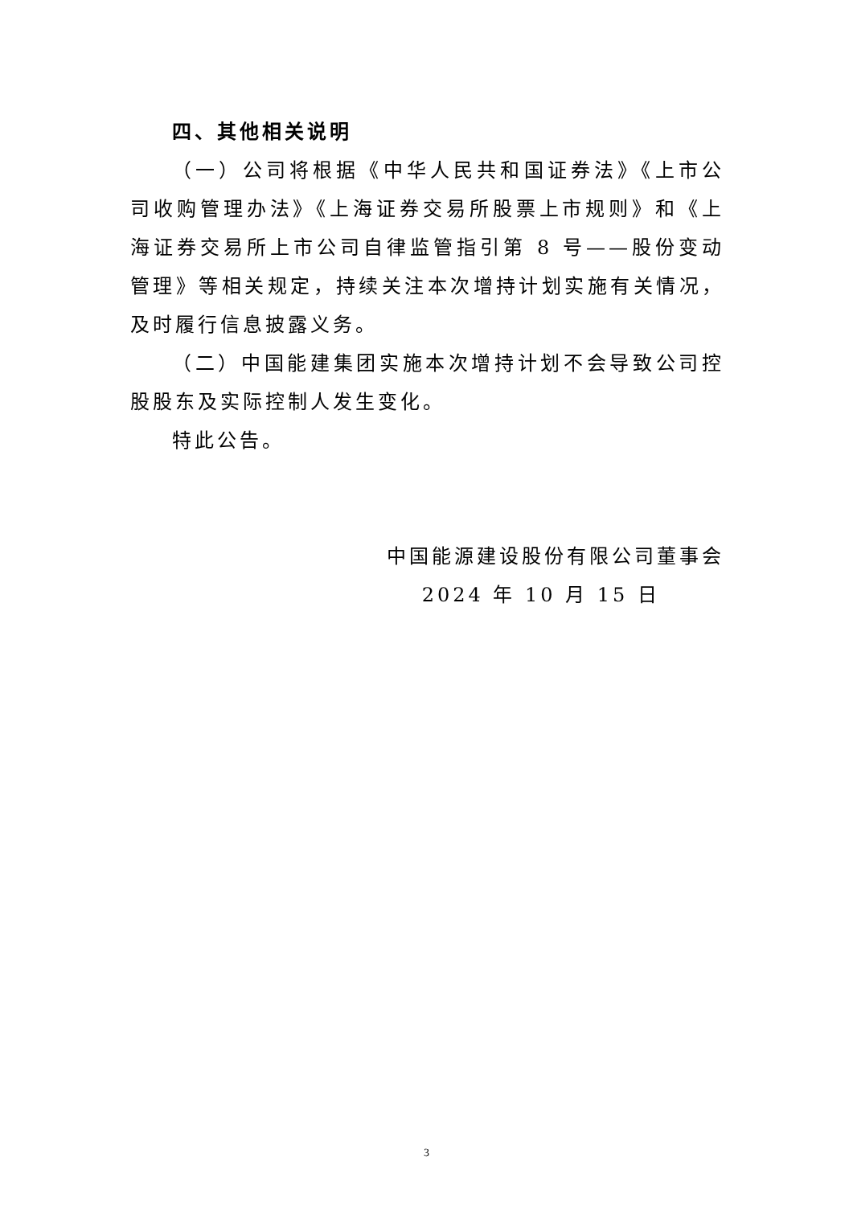四、其他相关说明
（一）公司将根据《中华人民共和国证券法》《上市公司收购管理办法》《上海证券交易所股票上市规则》和《上海证券交易所上市公司自律监管指引第 8 号——股份变动管理》等相关规定，持续关注本次增持计划实施有关情况，及时履行信息披露义务。
（二）中国能建集团实施本次增持计划不会导致公司控股股东及实际控制人发生变化。
特此公告。
中国能源建设股份有限公司董事会
2024 年 10 月 15 日
3